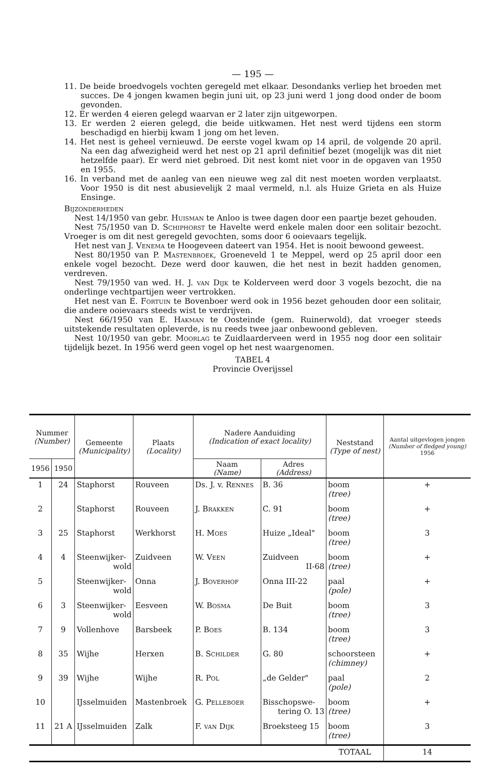— 195 —
11. De beide broedvogels vochten geregeld met elkaar. Desondanks verliep het broeden met succes. De 4 jongen kwamen begin juni uit, op 23 juni werd 1 jong dood onder de boom gevonden.
12. Er werden 4 eieren gelegd waarvan er 2 later zijn uitgeworpen.
13. Er werden 2 eieren gelegd, die beide uitkwamen. Het nest werd tijdens een storm beschadigd en hierbij kwam 1 jong om het leven.
14. Het nest is geheel vernieuwd. De eerste vogel kwam op 14 april, de volgende 20 april. Na een dag afwezigheid werd het nest op 21 april definitief bezet (mogelijk was dit niet hetzelfde paar). Er werd niet gebroed. Dit nest komt niet voor in de opgaven van 1950 en 1955.
16. In verband met de aanleg van een nieuwe weg zal dit nest moeten worden verplaatst. Voor 1950 is dit nest abusievelijk 2 maal vermeld, n.l. als Huize Grieta en als Huize Ensinge.
Bijzonderheden
Nest 14/1950 van gebr. Huisman te Anloo is twee dagen door een paartje bezet gehouden.
Nest 75/1950 van D. Schiphorst te Havelte werd enkele malen door een solitair bezocht. Vroeger is om dit nest geregeld gevochten, soms door 6 ooievaars tegelijk.
Het nest van J. Venema te Hoogeveen dateert van 1954. Het is nooit bewoond geweest.
Nest 80/1950 van P. Mastenbroek, Groeneveld 1 te Meppel, werd op 25 april door een enkele vogel bezocht. Deze werd door kauwen, die het nest in bezit hadden genomen, verdreven.
Nest 79/1950 van wed. H. J. van Dijk te Kolderveen werd door 3 vogels bezocht, die na onderlinge vechtpartijen weer vertrokken.
Het nest van E. Fortuin te Bovenboer werd ook in 1956 bezet gehouden door een solitair, die andere ooievaars steeds wist te verdrijven.
Nest 66/1950 van E. Hakman te Oosteinde (gem. Ruinerwold), dat vroeger steeds uitstekende resultaten opleverde, is nu reeds twee jaar onbewoond gebleven.
Nest 10/1950 van gebr. Moorlag te Zuidlaarderveen werd in 1955 nog door een solitair tijdelijk bezet. In 1956 werd geen vogel op het nest waargenomen.
TABEL 4
Provincie Overijssel
| Nummer (Number) | | Gemeente (Municipality) | Plaats (Locality) | Nadere Aanduiding (Indication of exact locality) | | Neststand (Type of nest) | Aantal uitgevlogen jongen (Number of fledged young) 1956 |
| --- | --- | --- | --- | --- | --- | --- | --- |
| 1956 | 1950 | | | Naam (Name) | Adres (Address) | | |
| 1 | 24 | Staphorst | Rouveen | Ds. J. v. Rennes | B. 36 | boom (tree) | + |
| 2 | | Staphorst | Rouveen | J. Brakken | C. 91 | boom (tree) | + |
| 3 | 25 | Staphorst | Werkhorst | H. Moes | Huize „Ideal" | boom (tree) | 3 |
| 4 | 4 | Steenwijker- wold | Zuidveen | W. Veen | Zuidveen II-68 | boom (tree) | + |
| 5 | | Steenwijker- wold | Onna | J. Boverhof | Onna III-22 | paal (pole) | + |
| 6 | 3 | Steenwijker- wold | Eesveen | W. Bosma | De Buit | boom (tree) | 3 |
| 7 | 9 | Vollenhove | Barsbeek | P. Boes | B. 134 | boom (tree) | 3 |
| 8 | 35 | Wijhe | Herxen | B. Schilder | G. 80 | schoorsteen (chimney) | + |
| 9 | 39 | Wijhe | Wijhe | R. Pol | „de Gelder" | paal (pole) | 2 |
| 10 | | IJsselmuiden | Mastenbroek | G. Pelleboer | Bisschopswe- tering O. 13 | boom (tree) | + |
| 11 | 21 A | IJsselmuiden | Zalk | F. van Dijk | Broeksteeg 15 | boom (tree) | 3 |
| | | | | | | TOTAAL | 14 |